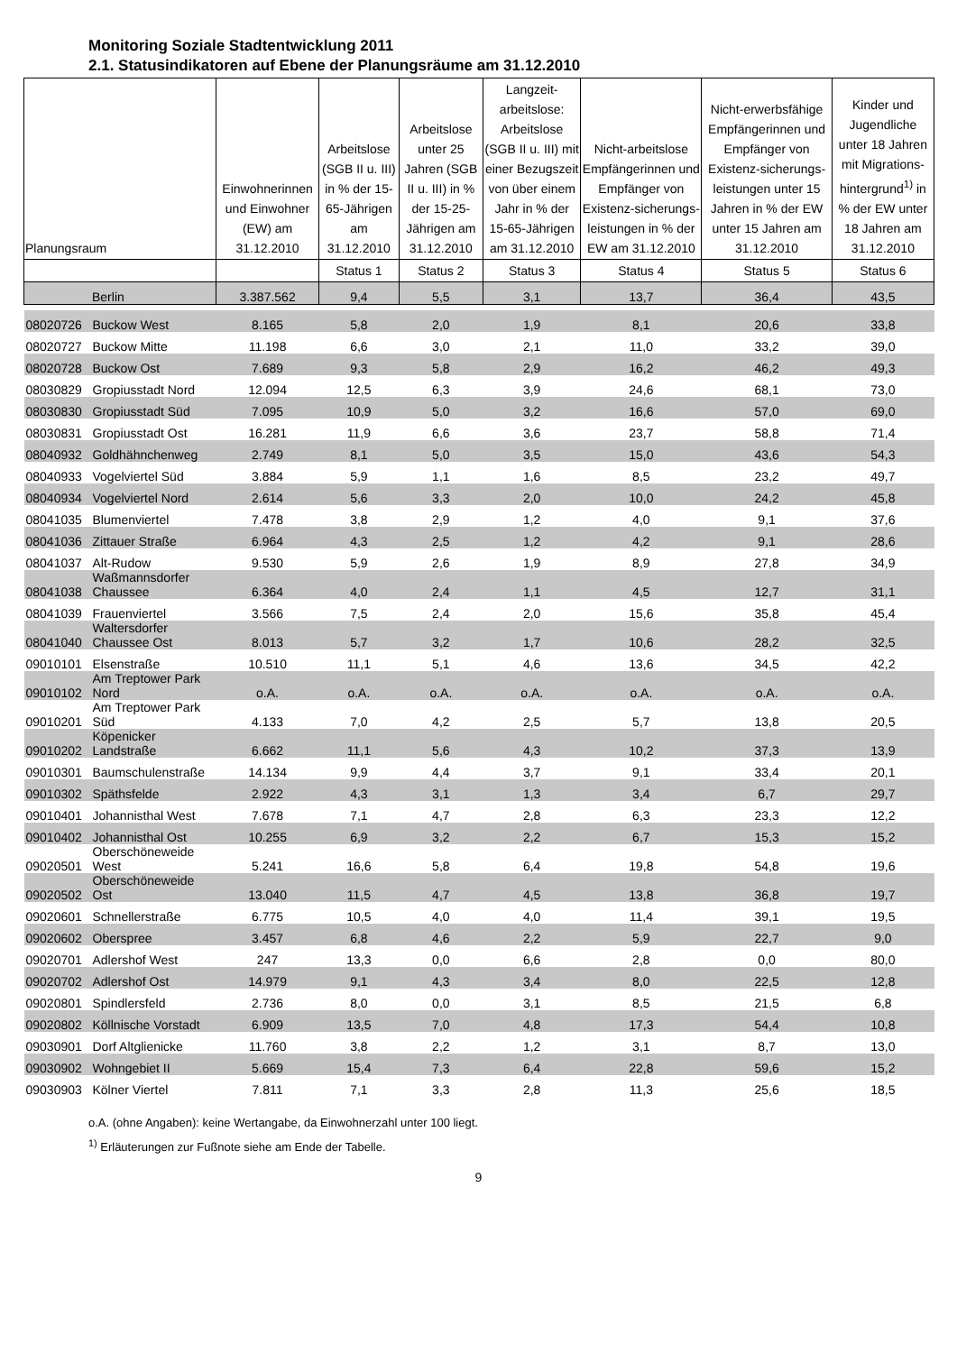Monitoring Soziale Stadtentwicklung 2011
2.1. Statusindikatoren auf Ebene der Planungsräume am 31.12.2010
| Planungsraum | | Einwohnerinnen und Einwohner (EW) am 31.12.2010 | Arbeitslose (SGB II u. III) in % der 15-65-Jährigen am 31.12.2010 | Arbeitslose unter 25 Jahren (SGB II u. III) in % der 15-25-Jährigen am 31.12.2010 | Langzeit-arbeitslose: Arbeitslose (SGB II u. III) mit einer Bezugszeit von über einem Jahr in % der 15-65-Jährigen am 31.12.2010 | Nicht-arbeitslose Empfängerinnen und Empfänger von Existenz-sicherungs-leistungen in % der EW am 31.12.2010 | Nicht-erwerbsfähige Empfängerinnen und Empfänger von Existenz-sicherungs-leistungen unter 15 Jahren in % der EW unter 15 Jahren am 31.12.2010 | Kinder und Jugendliche unter 18 Jahren mit Migrations-hintergrund<sup>1)</sup> in % der EW unter 18 Jahren am 31.12.2010 |
| --- | --- | --- | --- | --- | --- | --- | --- | --- |
| | | | Status 1 | Status 2 | Status 3 | Status 4 | Status 5 | Status 6 |
| Berlin | | 3.387.562 | 9,4 | 5,5 | 3,1 | 13,7 | 36,4 | 43,5 |
| 08020726 | Buckow West | 8.165 | 5,8 | 2,0 | 1,9 | 8,1 | 20,6 | 33,8 |
| 08020727 | Buckow Mitte | 11.198 | 6,6 | 3,0 | 2,1 | 11,0 | 33,2 | 39,0 |
| 08020728 | Buckow Ost | 7.689 | 9,3 | 5,8 | 2,9 | 16,2 | 46,2 | 49,3 |
| 08030829 | Gropiusstadt Nord | 12.094 | 12,5 | 6,3 | 3,9 | 24,6 | 68,1 | 73,0 |
| 08030830 | Gropiusstadt Süd | 7.095 | 10,9 | 5,0 | 3,2 | 16,6 | 57,0 | 69,0 |
| 08030831 | Gropiusstadt Ost | 16.281 | 11,9 | 6,6 | 3,6 | 23,7 | 58,8 | 71,4 |
| 08040932 | Goldhähnchenweg | 2.749 | 8,1 | 5,0 | 3,5 | 15,0 | 43,6 | 54,3 |
| 08040933 | Vogelviertel Süd | 3.884 | 5,9 | 1,1 | 1,6 | 8,5 | 23,2 | 49,7 |
| 08040934 | Vogelviertel Nord | 2.614 | 5,6 | 3,3 | 2,0 | 10,0 | 24,2 | 45,8 |
| 08041035 | Blumenviertel | 7.478 | 3,8 | 2,9 | 1,2 | 4,0 | 9,1 | 37,6 |
| 08041036 | Zittauer Straße | 6.964 | 4,3 | 2,5 | 1,2 | 4,2 | 9,1 | 28,6 |
| 08041037 | Alt-Rudow | 9.530 | 5,9 | 2,6 | 1,9 | 8,9 | 27,8 | 34,9 |
| 08041038 | Waßmannsdorfer Chaussee | 6.364 | 4,0 | 2,4 | 1,1 | 4,5 | 12,7 | 31,1 |
| 08041039 | Frauenviertel | 3.566 | 7,5 | 2,4 | 2,0 | 15,6 | 35,8 | 45,4 |
| 08041040 | Waltersdorfer Chaussee Ost | 8.013 | 5,7 | 3,2 | 1,7 | 10,6 | 28,2 | 32,5 |
| 09010101 | Elsenstraße | 10.510 | 11,1 | 5,1 | 4,6 | 13,6 | 34,5 | 42,2 |
| 09010102 | Am Treptower Park Nord | o.A. | o.A. | o.A. | o.A. | o.A. | o.A. | o.A. |
| 09010201 | Am Treptower Park Süd | 4.133 | 7,0 | 4,2 | 2,5 | 5,7 | 13,8 | 20,5 |
| 09010202 | Köpenicker Landstraße | 6.662 | 11,1 | 5,6 | 4,3 | 10,2 | 37,3 | 13,9 |
| 09010301 | Baumschulenstraße | 14.134 | 9,9 | 4,4 | 3,7 | 9,1 | 33,4 | 20,1 |
| 09010302 | Späthsfelde | 2.922 | 4,3 | 3,1 | 1,3 | 3,4 | 6,7 | 29,7 |
| 09010401 | Johannisthal West | 7.678 | 7,1 | 4,7 | 2,8 | 6,3 | 23,3 | 12,2 |
| 09010402 | Johannisthal Ost | 10.255 | 6,9 | 3,2 | 2,2 | 6,7 | 15,3 | 15,2 |
| 09020501 | Oberschöneweide West | 5.241 | 16,6 | 5,8 | 6,4 | 19,8 | 54,8 | 19,6 |
| 09020502 | Oberschöneweide Ost | 13.040 | 11,5 | 4,7 | 4,5 | 13,8 | 36,8 | 19,7 |
| 09020601 | Schnellerstraße | 6.775 | 10,5 | 4,0 | 4,0 | 11,4 | 39,1 | 19,5 |
| 09020602 | Oberspree | 3.457 | 6,8 | 4,6 | 2,2 | 5,9 | 22,7 | 9,0 |
| 09020701 | Adlershof West | 247 | 13,3 | 0,0 | 6,6 | 2,8 | 0,0 | 80,0 |
| 09020702 | Adlershof Ost | 14.979 | 9,1 | 4,3 | 3,4 | 8,0 | 22,5 | 12,8 |
| 09020801 | Spindlersfeld | 2.736 | 8,0 | 0,0 | 3,1 | 8,5 | 21,5 | 6,8 |
| 09020802 | Köllnische Vorstadt | 6.909 | 13,5 | 7,0 | 4,8 | 17,3 | 54,4 | 10,8 |
| 09030901 | Dorf Altglienicke | 11.760 | 3,8 | 2,2 | 1,2 | 3,1 | 8,7 | 13,0 |
| 09030902 | Wohngebiet II | 5.669 | 15,4 | 7,3 | 6,4 | 22,8 | 59,6 | 15,2 |
| 09030903 | Kölner Viertel | 7.811 | 7,1 | 3,3 | 2,8 | 11,3 | 25,6 | 18,5 |
o.A. (ohne Angaben): keine Wertangabe, da Einwohnerzahl unter 100 liegt.
<sup>1)</sup> Erläuterungen zur Fußnote siehe am Ende der Tabelle.
9